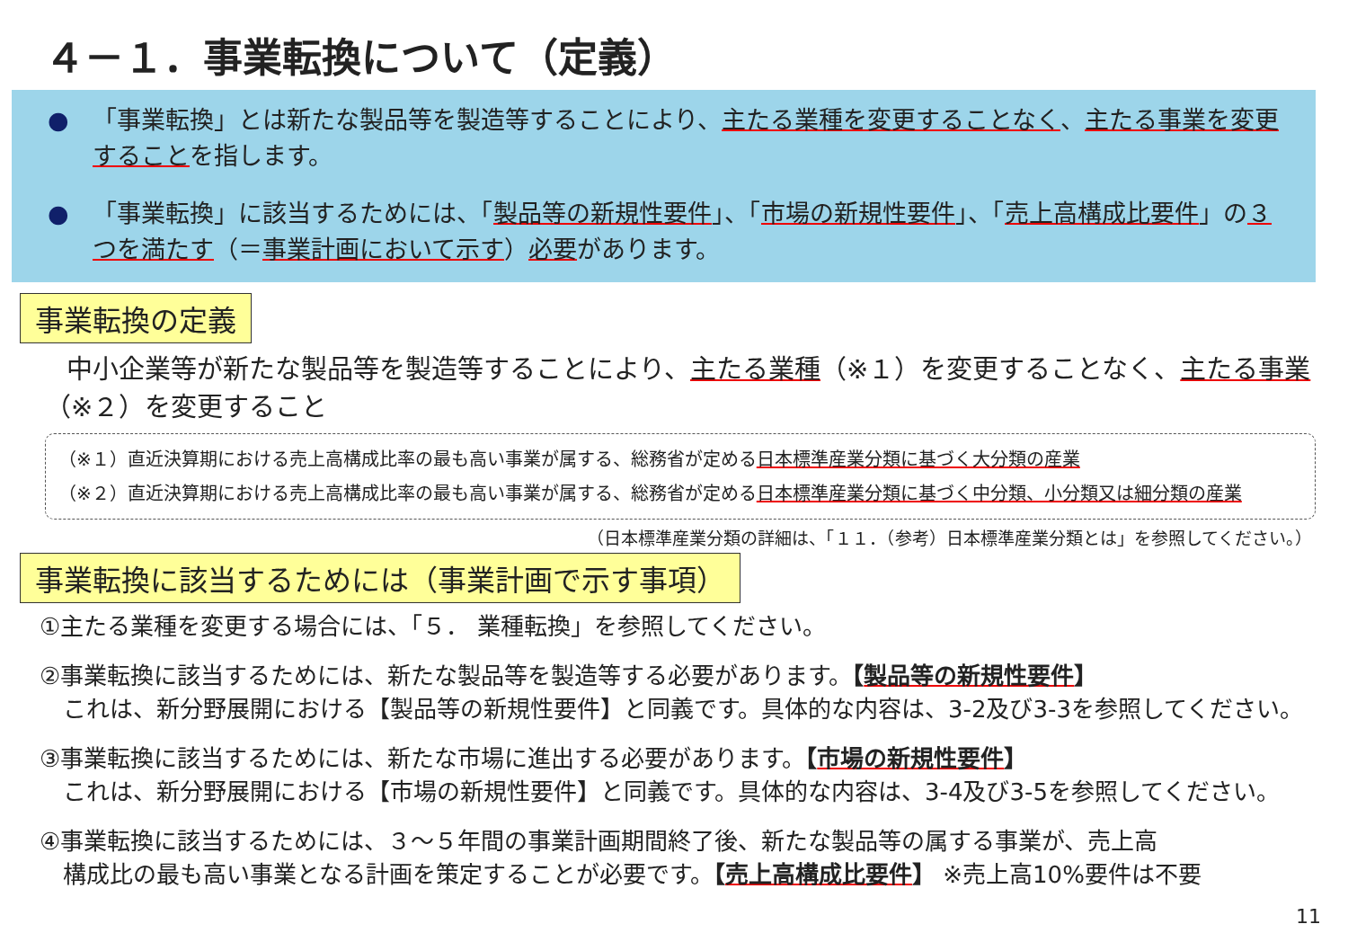４－１．事業転換について（定義）
● 「事業転換」とは新たな製品等を製造等することにより、主たる業種を変更することなく、主たる事業を変更することを指します。
● 「事業転換」に該当するためには、「製品等の新規性要件」、「市場の新規性要件」、「売上高構成比要件」の３つを満たす（＝事業計画において示す）必要があります。
事業転換の定義
中小企業等が新たな製品等を製造等することにより、主たる業種（※１）を変更することなく、主たる事業（※２）を変更すること
（※１）直近決算期における売上高構成比率の最も高い事業が属する、総務省が定める日本標準産業分類に基づく大分類の産業
（※２）直近決算期における売上高構成比率の最も高い事業が属する、総務省が定める日本標準産業分類に基づく中分類、小分類又は細分類の産業
（日本標準産業分類の詳細は、「１１．（参考）日本標準産業分類とは」を参照してください。）
事業転換に該当するためには（事業計画で示す事項）
①主たる業種を変更する場合には、「５． 業種転換」を参照してください。
②事業転換に該当するためには、新たな製品等を製造等する必要があります。【製品等の新規性要件】
　これは、新分野展開における【製品等の新規性要件】と同義です。具体的な内容は、3-2及び3-3を参照してください。
③事業転換に該当するためには、新たな市場に進出する必要があります。【市場の新規性要件】
　これは、新分野展開における【市場の新規性要件】と同義です。具体的な内容は、3-4及び3-5を参照してください。
④事業転換に該当するためには、３～５年間の事業計画期間終了後、新たな製品等の属する事業が、売上高
　構成比の最も高い事業となる計画を策定することが必要です。【売上高構成比要件】 ※売上高10%要件は不要
11